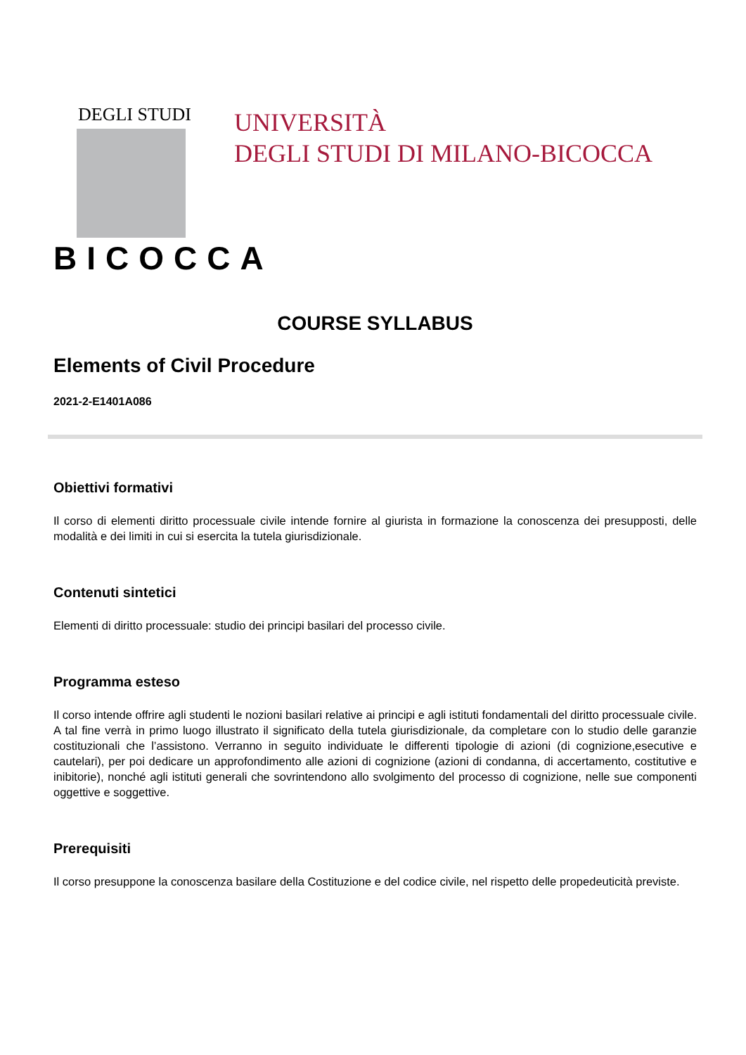DEGLI STUDI
BICOCCA
UNIVERSITÀ
DEGLI STUDI DI MILANO-BICOCCA
COURSE SYLLABUS
Elements of Civil Procedure
2021-2-E1401A086
Obiettivi formativi
Il corso di elementi diritto processuale civile intende fornire al giurista in formazione la conoscenza dei presupposti, delle modalità e dei limiti in cui si esercita la tutela giurisdizionale.
Contenuti sintetici
Elementi di diritto processuale: studio dei principi basilari del processo civile.
Programma esteso
Il corso intende offrire agli studenti le nozioni basilari relative ai principi e agli istituti fondamentali del diritto processuale civile. A tal fine verrà in primo luogo illustrato il significato della tutela giurisdizionale, da completare con lo studio delle garanzie costituzionali che l’assistono. Verranno in seguito individuate le differenti tipologie di azioni (di cognizione,esecutive e cautelari), per poi dedicare un approfondimento alle azioni di cognizione (azioni di condanna, di accertamento, costitutive e inibitorie), nonché agli istituti generali che sovrintendono allo svolgimento del processo di cognizione, nelle sue componenti oggettive e soggettive.
Prerequisiti
Il corso presuppone la conoscenza basilare della Costituzione e del codice civile, nel rispetto delle propedeuticità previste.